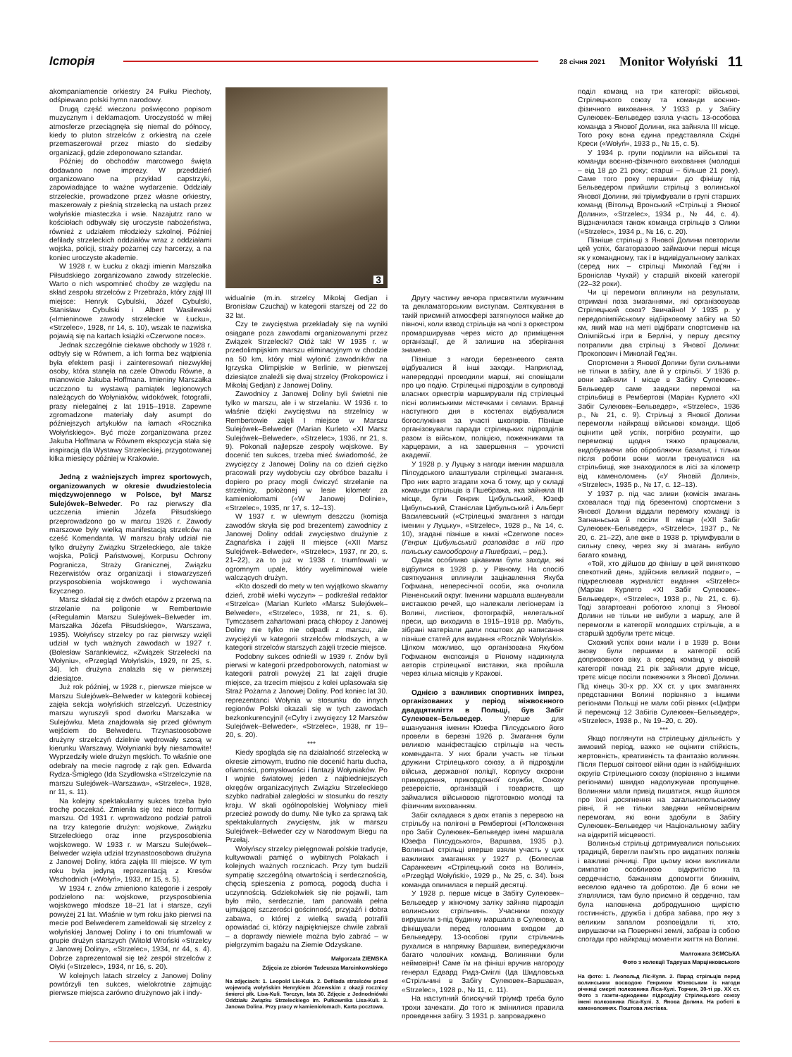Історія 28 січня 2021 Monitor Wołyński 11
akompaniamencie orkiestry 24 Pułku Piechoty, odśpiewano polski hymn narodowy.
Drugą część wieczoru poświęcono popisom muzycznym i deklamacjom. Uroczystość w miłej atmosferze przeciągnęła się niemal do północy, kiedy to pluton strzelców z orkiestrą na czele przemaszerował przez miasto do siedziby organizacji, gdzie zdeponowano sztandar.
Później do obchodów marcowego święta dodawano nowe imprezy. W przeddzień organizowano na przykład capstrzyki, zapowiadające to ważne wydarzenie. Oddziały strzeleckie, prowadzone przez własne orkiestry, maszerowały z pieśnią strzelecką na ustach przez wołyńskie miasteczka i wsie. Nazajutrz rano w kościołach odbywały się uroczyste nabożeństwa, również z udziałem młodzieży szkolnej. Później defilady strzeleckich oddziałów wraz z oddziałami wojska, policji, straży pożarnej czy harcerzy, a na koniec uroczyste akademie.
W 1928 r. w Łucku z okazji imienin Marszałka Piłsudskiego zorganizowano zawody strzeleckie. Warto o nich wspomnieć choćby ze względu na skład zespołu strzelców z Przebraża, który zajął III miejsce: Henryk Cybulski, Józef Cybulski, Stanisław Cybulski i Albert Wasilewski («Imieninowe zawody strzeleckie w Łucku», «Strzelec», 1928, nr 14, s. 10), wszak te nazwiska pojawią się na kartach książki «Czerwone noce».
Jednak szczególnie ciekawe obchody w 1928 r. odbyły się w Równem, a ich forma bez wątpienia była efektem pasji i zainteresowań niezwykłej osoby, która stanęła na czele Obwodu Równe, a mianowicie Jakuba Hoffmana. Imieniny Marszałka uczczono tu wystawą pamiątek legionowych należących do Wołyniaków, widokówek, fotografii, prasy nielegalnej z lat 1915–1918. Zapewne zgromadzone materiały dały asumpt do późniejszych artykułów na łamach «Rocznika Wołyńskiego». Być może zorganizowana przez Jakuba Hoffmana w Równem ekspozycja stała się inspiracją dla Wystawy Strzeleckiej, przygotowanej kilka miesięcy później w Krakowie.
Jedną z ważniejszych imprez sportowych, organizowanych w okresie dwudziestolecia międzywojennego w Polsce, był Marsz Sulejówek–Belweder. Po raz pierwszy dla uczczenia imienin Józefa Piłsudskiego przeprowadzono go w marcu 1926 r. Zawody marszowe były wielką manifestacją strzelców na cześć Komendanta. W marszu brały udział nie tylko drużyny Związku Strzeleckiego, ale także wojska, Policji Państwowej, Korpusu Ochrony Pogranicza, Straży Granicznej, Związku Rezerwistów oraz organizacji i stowarzyszeń przysposobienia wojskowego i wychowania fizycznego.
Marsz składał się z dwóch etapów z przerwą na strzelanie na poligonie w Rembertowie («Regulamin Marszu Sulejówek–Belweder im. Marszałka Józefa Piłsudskiego», Warszawa, 1935). Wołyńscy strzelcy po raz pierwszy wzięli udział w tych ważnych zawodach w 1927 r. (Bolesław Sarankiewicz, «Związek Strzelecki na Wołyniu», «Przegląd Wołyński», 1929, nr 25, s. 34). Ich drużyna znalazła się w pierwszej dziesiątce.
Już rok później, w 1928 r., pierwsze miejsce w Marszu Sulejówek–Belweder w kategorii kobiecej zajęła sekcja wołyńskich strzelczyń. Uczestnicy marszu wyruszyli spod dworku Marszałka w Sulejówku. Meta znajdowała się przed głównym wejściem do Belwederu. Trzynastoosobowe drużyny strzelczyń dzielnie wędrowały szosą w kierunku Warszawy. Wołynianki były niesamowite! Wyprzedziły wiele drużyn męskich. To właśnie one odebrały na mecie nagrodę z rąk gen. Edwarda Rydza-Śmigłego (Ida Szydłowska «Strzelczynie na marszu Sulejówek–Warszawa», «Strzelec», 1928, nr 11, s. 11).
Na kolejny spektakularny sukces trzeba było trochę poczekać. Zmieniła się też nieco formuła marszu. Od 1931 r. wprowadzono podział patroli na trzy kategorie drużyn: wojskowe, Związku Strzeleckiego oraz inne przysposobienia wojskowego. W 1933 r. w Marszu Sulejówek–Belweder wzięła udział trzynastoosobowa drużyna z Janowej Doliny, która zajęła III miejsce. W tym roku była jedyną reprezentacją z Kresów Wschodnich («Wołyń», 1933, nr 15, s. 5).
W 1934 r. znów zmieniono kategorie i zespoły podzielono na: wojskowe, przysposobienia wojskowego młodsze 18–21 lat i starsze, czyli powyżej 21 lat. Właśnie w tym roku jako pierwsi na mecie pod Belwederem zameldowali się strzelcy z wołyńskiej Janowej Doliny i to oni triumfowali w grupie drużyn starszych (Witold Wroński «Strzelcy z Janowej Doliny», «Strzelec», 1934, nr 44, s. 4). Dobrze zaprezentował się też zespół strzelców z Ołyki («Strzelec», 1934, nr 16, s. 20).
W kolejnych latach strzelcy z Janowej Doliny powtórzyli ten sukces, wielokrotnie zajmując pierwsze miejsca zarówno drużynowo jak i indy-
3
widualnie (m.in. strzelcy Mikołaj Gedjan i Bronisław Czuchaj) w kategorii starszej od 22 do 32 lat.
Czy te zwycięstwa przekładały się na wyniki osiągane poza zawodami organizowanymi przez Związek Strzelecki? Otóż tak! W 1935 r. w przedolimpijskim marszu eliminacyjnym w chodzie na 50 km, który miał wyłonić zawodników na Igrzyska Olimpijskie w Berlinie, w pierwszej dziesiątce znaleźli się dwaj strzelcy (Prokopowicz i Mikołaj Gedjan) z Janowej Doliny.
Zawodnicy z Janowej Doliny byli świetni nie tylko w marszu, ale i w strzelaniu. W 1936 r. to właśnie dzięki zwycięstwu na strzelnicy w Rembertowie zajęli I miejsce w Marszu Sulejówek–Belweder (Marian Kurleto «XI Marsz Sulejówek–Belweder», «Strzelec», 1936, nr 21, s. 9). Pokonali najlepsze zespoły wojskowe. By docenić ten sukces, trzeba mieć świadomość, że zwycięzcy z Janowej Doliny na co dzień ciężko pracowali przy wydobyciu czy obróbce bazaltu i dopiero po pracy mogli ćwiczyć strzelanie na strzelnicy, położonej w lesie kilometr za kamieniołomami («W Janowej Dolinie», «Strzelec», 1935, nr 17, s. 12–13).
W 1937 r. w ulewnym deszczu (komisja zawodów skryła się pod brezentem) zawodnicy z Janowej Doliny oddali zwycięstwo drużynie z Zagnańska i zajęli II miejsce («XII Marsz Sulejówek–Belweder», «Strzelec», 1937, nr 20, s. 21–22), za to już w 1938 r. triumfowali w ogromnym upale, który wyeliminował wiele walczących drużyn.
«Kto doszedł do mety w ten wyjątkowo skwarny dzień, zrobił wielki wyczyn» – podkreślał redaktor «Strzelca» (Marian Kurleto «Marsz Sulejówek–Belweder», «Strzelec», 1938, nr 21, s. 6). Tymczasem zahartowani pracą chłopcy z Janowej Doliny nie tylko nie odpadli z marszu, ale zwyciężyli w kategorii strzelców młodszych, a w kategorii strzelców starszych zajęli trzecie miejsce.
Podobny sukces odnieśli w 1939 r. Znów byli pierwsi w kategorii przedpoborowych, natomiast w kategorii patroli powyżej 21 lat zajęli drugie miejsce, za trzecim miejscu z kolei uplasowała się Straż Pożarna z Janowej Doliny. Pod koniec lat 30. reprezentanci Wołynia w stosunku do innych regionów Polski okazali się w tych zawodach bezkonkurencyjni! («Cyfry i zwycięzcy 12 Marszów Sulejówek–Belweder», «Strzelec», 1938, nr 19–20, s. 20).
***
Kiedy spogląda się na działalność strzelecką w okresie zimowym, trudno nie docenić hartu ducha, ofiarności, pomysłowości i fantazji Wołyniaków. Po I wojnie światowej jeden z najbiedniejszych okręgów organizacyjnych Związku Strzeleckiego szybko nadrabiał zaległości w stosunku do reszty kraju. W skali ogólnopolskiej Wołyniacy mieli przecież powody do dumy. Nie tylko za sprawą tak spektakularnych zwycięstw, jak w marszu Sulejówek–Belweder czy w Narodowym Biegu na Przełaj.
Wołyńscy strzelcy pielęgnowali polskie tradycje, kultywowali pamięć o wybitnych Polakach i kolejnych ważnych rocznicach. Przy tym budzili sympatię szczególną otwartością i serdecznością, chęcią spieszenia z pomocą, pogodą ducha i uczynnością. Gdziekolwiek się nie pojawili, tam było miło, serdecznie, tam panowała pełna ujmującej szczerości gościnność, przyjaźń i dobra zabawa, o której z wielką swadą potrafili opowiadać ci, którzy najpiękniejsze chwile zabrali – a doprawdy niewiele można było zabrać – w pielgrzymim bagażu na Ziemie Odzyskane.
Małgorzata ZIEMSKA
Zdjęcia ze zbiorów Tadeusza Marcinkowskiego
Na zdjęciach: 1. Leopold Lis-Kula. 2. Defilada strzelców przed wojewodą wołyńskim Henrykiem Józewskim z okazji rocznicy śmierci płk. Lisa-Kuli. Torczyn, lata 30. Zdjęcie z Jednodniówki Oddziału Związku Strzeleckiego im. Pułkownika Lisa-Kuli. 3. Janowa Dolina. Przy pracy w kamieniołomach. Karta pocztowa.
Другу частину вечора присвятили музичним та декламаторським виступам. Святкування в такій приємній атмосфері затягнулося майже до півночі, коли взвод стрільців на чолі з оркестром промарширував через місто до приміщення організації, де й залишив на зберігання знамено.
Пізніше з нагоди березневого свята відбувалися й інші заходи. Наприклад, напередодні проводили марші, які сповіщали про цю подію. Стрілецькі підрозділи в супроводі власних оркестрів марширували під стрілецькі пісні волинськими містечками і селами. Вранці наступного дня в костелах відбувалися богослужіння за участі школярів. Пізніше організовували паради стрілецьких підрозділів разом із військом, поліцією, пожежниками та харцерами, а на завершення – урочисті академії.
У 1928 р. у Луцьку з нагоди іменин маршала Пілсудського влаштували стрілецькі змагання. Про них варто згадати хоча б тому, що у складі команди стрільців із Пшебража, яка зайняла III місце, були Генрик Цибульський, Юзеф Цибульський, Станіслав Цибульський і Альберт Василевський («Стрілецькі змагання з нагоди іменин у Луцьку», «Strzelec», 1928 р., № 14, с. 10), згадані пізніше в книзі «Czerwone noce» (Генрик Цибульський розповідає в ній про польську самооборону в Пшебражі, – ред.).
Однак особливо цікавими були заходи, які відбулися в 1928 р. у Рівному. На спосіб святкування вплинули зацікавлення Якуба Гофмана, непересічної особи, яка очолила Рівненський округ. Іменини маршала вшанували виставкою речей, що належали легіонерам із Волині, листівок, фотографій, нелегальної преси, що виходила в 1915–1918 рр. Мабуть, зібрані матеріали дали поштовх до написання пізніше статей для видання «Rocznik Wołyński». Цілком можливо, що організована Якубом Гофманом експозиція в Рівному надихнула авторів стрілецької виставки, яка пройшла через кілька місяців у Кракові.
Однією з важливих спортивних імпрез, організованих у період міжвоєнного двадцятиліття в Польщі, був Забіг Сулеювек–Бельведер. Уперше для вшанування іменин Юзефа Пілсудського його провели в березні 1926 р. Змагання були великою маніфестацією стрільців на честь коменданта. У них брали участь не тільки дружини Стрілецького союзу, а й підрозділи війська, державної поліції, Корпусу охорони прикордоння, прикордонної служби, Союзу резервістів, організацій і товариств, що займалися військовою підготовкою молоді та фізичним вихованням.
Забіг складався з двох етапів з перервою на стрільбу на полігоні в Рембертові («Положення про Забіг Сулеювек–Бельведер імені маршала Юзефа Пілсудського», Варшава, 1935 р.). Волинські стрільці вперше взяли участь у цих важливих змаганнях у 1927 р. (Болеслав Саранкевич «Стрілецький союз на Волині», «Przegląd Wołyński», 1929 р., № 25, с. 34). Їхня команда опинилася в першій десятці.
У 1928 р. перше місце в Забігу Сулеювек–Бельведер у жіночому заліку зайняв підрозділ волинських стрільчинь. Учасники походу вирушили з-під будинку маршала в Сулеювку, а фінішували перед головним входом до Бельведеру. 13-особові групи стрільчинь рухалися в напрямку Варшави, випереджаючи багато чоловічих команд. Волинянки були неймовірні! Саме їм на фініші вручив нагороду генерал Едвард Ридз-Сміглі (Іда Шидловська «Стрільчині в Забігу Сулеювек–Варшава», «Strzelec», 1928 р., № 11, с. 11).
На наступний блискучий тріумф треба було трохи зачекати. До того ж змінилися правила проведення забігу. З 1931 р. запроваджено
поділ команд на три категорії: військові, Стрілецького союзу та команди воєнно-фізичного виховання. У 1933 р. у Забігу Сулеювек–Бельведер взяла участь 13-особова команда з Янової Долини, яка зайняла III місце. Того року вона єдина представляла Східні Креси («Wołyń», 1933 р., № 15, с. 5).
У 1934 р. групи поділили на військові та команди воєнно-фізичного виховання (молодші – від 18 до 21 року; старші – більше 21 року). Саме того року першими до фінішу під Бельведером прийшли стрільці з волинської Янової Долини, які тріумфували в групі старших команд (Вітольд Вронський «Стрільці з Янової Долини», «Strzelec», 1934 р., № 44, с. 4). Відзначилася також команда стрільців з Олики («Strzelec», 1934 р., № 16, с. 20).
Пізніше стрільці з Янової Долини повторили цей успіх, багаторазово займаючи перші місця як у командному, так і в індивідуальному заліках (серед них – стрільці Миколай Гед'ян і Броніслав Чухай) у старшій віковій категорії (22–32 роки).
Чи ці перемоги вплинули на результати, отримані поза змаганнями, які організовував Стрілецький союз? Звичайно! У 1935 р. у передолімпійському відбірковому забігу на 50 км, який мав на меті відібрати спортсменів на Олімпійські ігри в Берліні, у першу десятку потрапили два стрільці з Янової Долини: Прокопович і Миколай Гед'ян.
Спортсмени з Янової Долини були сильними не тільки в забігу, але й у стрільбі. У 1936 р. вони зайняли I місце в Забігу Сулеювек–Бельведер саме завдяки перемозі на стрільбищі в Рембертові (Маріан Курлето «XI Забіг Сулеювек–Бельведер», «Strzelec», 1936 р., № 21, с. 9). Стрільці з Янової Долини перемогли найкращі військові команди. Щоб оцінити цей успіх, потрібно розуміти, що переможці щодня тяжко працювали, видобуваючи або обробляючи базальт, і тільки після роботи вони могли тренуватися на стрільбищі, яке знаходилося в лісі за кілометр від каменоломень («У Яновій Долині», «Strzelec», 1935 р., № 17, с. 12–13).
У 1937 р. під час зливи (комісія змагань сховалася тоді під брезентом) спортсмени з Янової Долини віддали перемогу команді із Загнаньська й посіли II місце («XII Забіг Сулеювек–Бельведер», «Strzelec», 1937 р., № 20, с. 21–22), але вже в 1938 р. тріумфували в сильну спеку, через яку зі змагань вибуло багато команд.
«Той, хто дійшов до фінішу в цей винятково спекотний день, здійснив великий подвиг», – підкреслював журналіст видання «Strzelec» (Маріан Курлето «XI Забіг Сулеювек–Бельведер», «Strzelec», 1938 р., № 21, с. 6). Тоді загартовані роботою хлопці з Янової Долини не тільки не вибули з маршу, але й перемогли в категорії молодших стрільців, а в старшій здобули третє місце.
Схожий успіх вони мали і в 1939 р. Вони знову були першими в категорії осіб допризовного віку, а серед команд у віковій категорії понад 21 рік зайняли друге місце, третє місце посіли пожежники з Янової Долини. Під кінець 30-х рр. XX ст. у цих змаганнях представники Волині порівняно з іншими регіонами Польщі не мали собі рівних («Цифри й переможці 12 Забігів Сулеювек–Бельведер», «Strzelec», 1938 р., № 19–20, с. 20).
***
Якщо поглянути на стрілецьку діяльність у зимовий період, важко не оцінити стійкість, жертовність, креативність та фантазію волинян. Після Першої світової війни один із найбідніших округів Стрілецького союзу (порівняно з іншими регіонами) швидко надолужував пропущене. Волиняни мали привід пишатися, якщо йшлося про їхні досягнення на загальнопольському рівні, й не тільки завдяки неймовірним перемогам, які вони здобули в Забігу Сулеювек–Бельведер чи Національному забігу на відкритій місцевості.
Волинські стрільці дотримувалися польських традицій, берегли пам'ять про видатних поляків і важливі річниці. При цьому вони викликали симпатію особливою відкритістю та сердечністю, бажанням допомогти ближнім, веселою вдачею та добротою. Де б вони не з'являлися, там було приємно й сердечно, там була наповнена добродушною щирістю гостинність, дружба і добра забава, про яку з великим запалом розповідали ті, хто, вирушаючи на Повернені землі, забрав із собою спогади про найкращі моменти життя на Волині.
Малгожата ЗЄМСЬКА
Фото з колекції Тадеуша Марцінковського
На фото: 1. Леопольд Ліс-Куля. 2. Парад стрільців перед волинським воєводою Генриком Юзевським із нагоди річниці смерті полковника Ліса-Кулі. Торчин, 30-ті рр. XX ст. Фото з газети-одноденки підрозділу Стрілецького союзу імені полковника Ліса-Кулі. 3. Янова Долина. На роботі в каменоломнях. Поштова листівка.